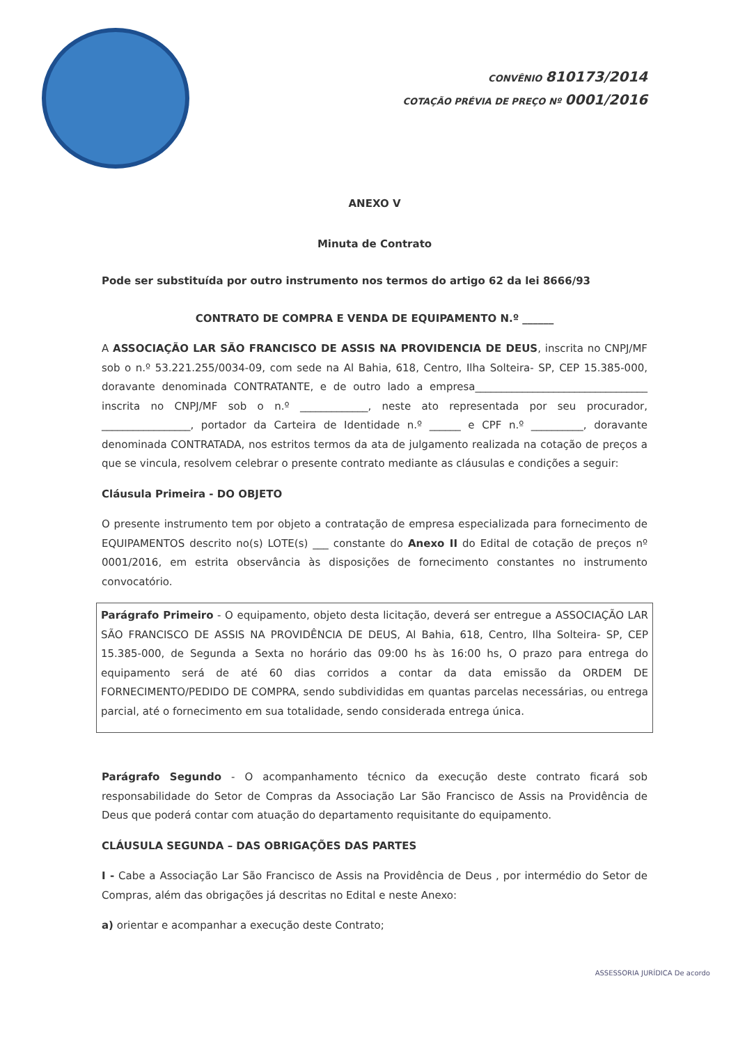CONVÊNIO 810173/2014
COTAÇÃO PRÉVIA DE PREÇO Nº 0001/2016
ANEXO V
Minuta de Contrato
Pode ser substituída por outro instrumento nos termos do artigo 62 da lei 8666/93
CONTRATO DE COMPRA E VENDA DE EQUIPAMENTO N.º ______
A ASSOCIAÇÃO LAR SÃO FRANCISCO DE ASSIS NA PROVIDENCIA DE DEUS, inscrita no CNPJ/MF sob o n.º 53.221.255/0034-09, com sede na Al Bahia, 618, Centro, Ilha Solteira- SP, CEP 15.385-000, doravante denominada CONTRATANTE, e de outro lado a empresa_________________________________ inscrita no CNPJ/MF sob o n.º _____________, neste ato representada por seu procurador, _________________, portador da Carteira de Identidade n.º ______ e CPF n.º __________, doravante denominada CONTRATADA, nos estritos termos da ata de julgamento realizada na cotação de preços a que se vincula, resolvem celebrar o presente contrato mediante as cláusulas e condições a seguir:
Cláusula Primeira - DO OBJETO
O presente instrumento tem por objeto a contratação de empresa especializada para fornecimento de EQUIPAMENTOS descrito no(s) LOTE(s) ___ constante do Anexo II do Edital de cotação de preços nº 0001/2016, em estrita observância às disposições de fornecimento constantes no instrumento convocatório.
Parágrafo Primeiro - O equipamento, objeto desta licitação, deverá ser entregue a ASSOCIAÇÃO LAR SÃO FRANCISCO DE ASSIS NA PROVIDÊNCIA DE DEUS, Al Bahia, 618, Centro, Ilha Solteira- SP, CEP 15.385-000, de Segunda a Sexta no horário das 09:00 hs às 16:00 hs, O prazo para entrega do equipamento será de até 60 dias corridos a contar da data emissão da ORDEM DE FORNECIMENTO/PEDIDO DE COMPRA, sendo subdivididas em quantas parcelas necessárias, ou entrega parcial, até o fornecimento em sua totalidade, sendo considerada entrega única.
Parágrafo Segundo - O acompanhamento técnico da execução deste contrato ficará sob responsabilidade do Setor de Compras da Associação Lar São Francisco de Assis na Providência de Deus que poderá contar com atuação do departamento requisitante do equipamento.
CLÁUSULA SEGUNDA – DAS OBRIGAÇÕES DAS PARTES
I - Cabe a Associação Lar São Francisco de Assis na Providência de Deus , por intermédio do Setor de Compras, além das obrigações já descritas no Edital e neste Anexo:
a) orientar e acompanhar a execução deste Contrato;
ASSESSORIA JURÍDICA De acordo